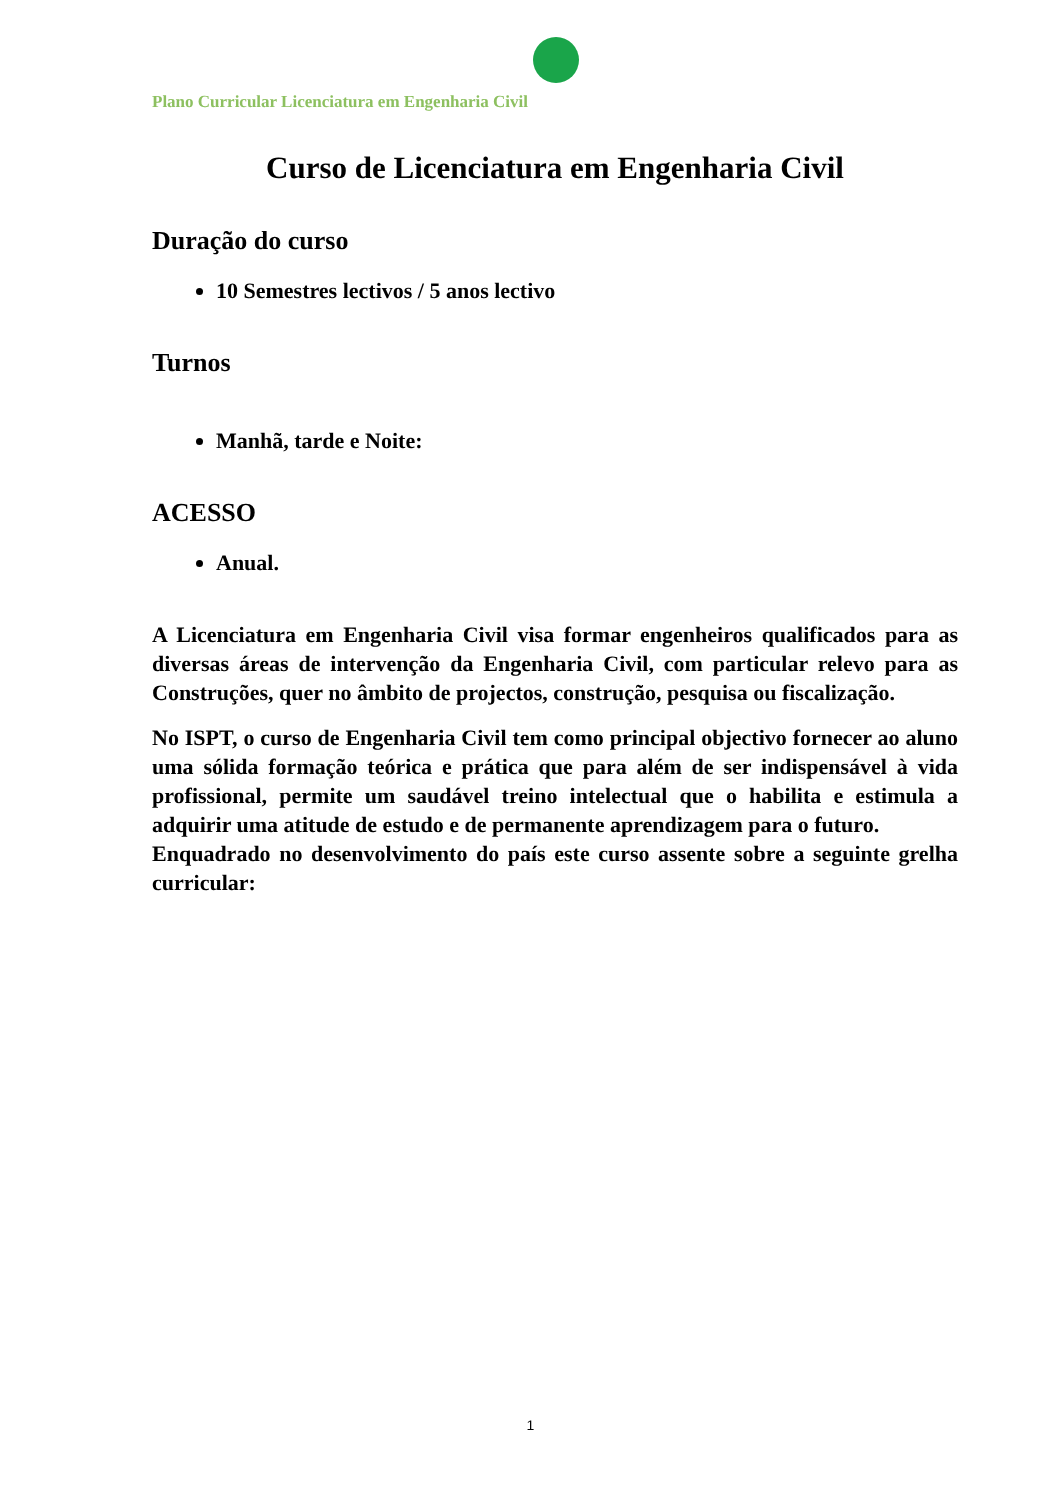Plano Curricular Licenciatura em Engenharia Civil
Curso de Licenciatura em Engenharia Civil
Duração do curso
10 Semestres lectivos / 5 anos lectivo
Turnos
Manhã, tarde e Noite:
ACESSO
Anual.
A Licenciatura em Engenharia Civil visa formar engenheiros qualificados para as diversas áreas de intervenção da Engenharia Civil, com particular relevo para as Construções, quer no âmbito de projectos, construção, pesquisa ou fiscalização.
No ISPT, o curso de Engenharia Civil tem como principal objectivo fornecer ao aluno uma sólida formação teórica e prática que para além de ser indispensável à vida profissional, permite um saudável treino intelectual que o habilita e estimula a adquirir uma atitude de estudo e de permanente aprendizagem para o futuro.
Enquadrado no desenvolvimento do país este curso assente sobre a seguinte grelha curricular:
1